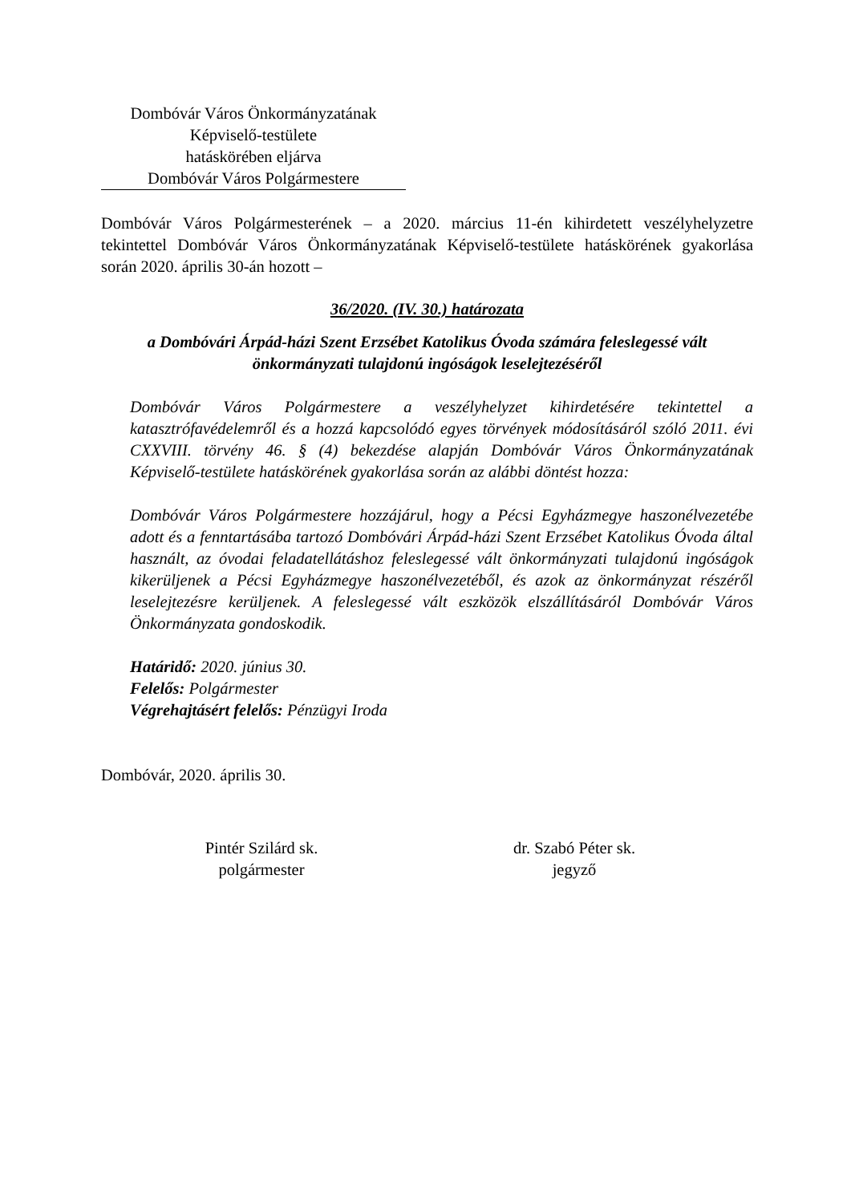Dombóvár Város Önkormányzatának
Képviselő-testülete
hatáskörében eljárva
Dombóvár Város Polgármestere
Dombóvár Város Polgármesterének – a 2020. március 11-én kihirdetett veszélyhelyzetre tekintettel Dombóvár Város Önkormányzatának Képviselő-testülete hatáskörének gyakorlása során 2020. április 30-án hozott –
36/2020. (IV. 30.) határozata
a Dombóvári Árpád-házi Szent Erzsébet Katolikus Óvoda számára feleslegessé vált önkormányzati tulajdonú ingóságok leselejtezéséről
Dombóvár Város Polgármestere a veszélyhelyzet kihirdetésére tekintettel a katasztrófavédelemről és a hozzá kapcsolódó egyes törvények módosításáról szóló 2011. évi CXXVIII. törvény 46. § (4) bekezdése alapján Dombóvár Város Önkormányzatának Képviselő-testülete hatáskörének gyakorlása során az alábbi döntést hozza:
Dombóvár Város Polgármestere hozzájárul, hogy a Pécsi Egyházmegye haszonélvezetébe adott és a fenntartásába tartozó Dombóvári Árpád-házi Szent Erzsébet Katolikus Óvoda által használt, az óvodai feladatellátáshoz feleslegessé vált önkormányzati tulajdonú ingóságok kikerüljenek a Pécsi Egyházmegye haszonélvezetéből, és azok az önkormányzat részéről leselejtezésre kerüljenek. A feleslegessé vált eszközök elszállításáról Dombóvár Város Önkormányzata gondoskodik.
Határidő: 2020. június 30.
Felelős: Polgármester
Végrehajtásért felelős: Pénzügyi Iroda
Dombóvár, 2020. április 30.
Pintér Szilárd sk.
polgármester
dr. Szabó Péter sk.
jegyző